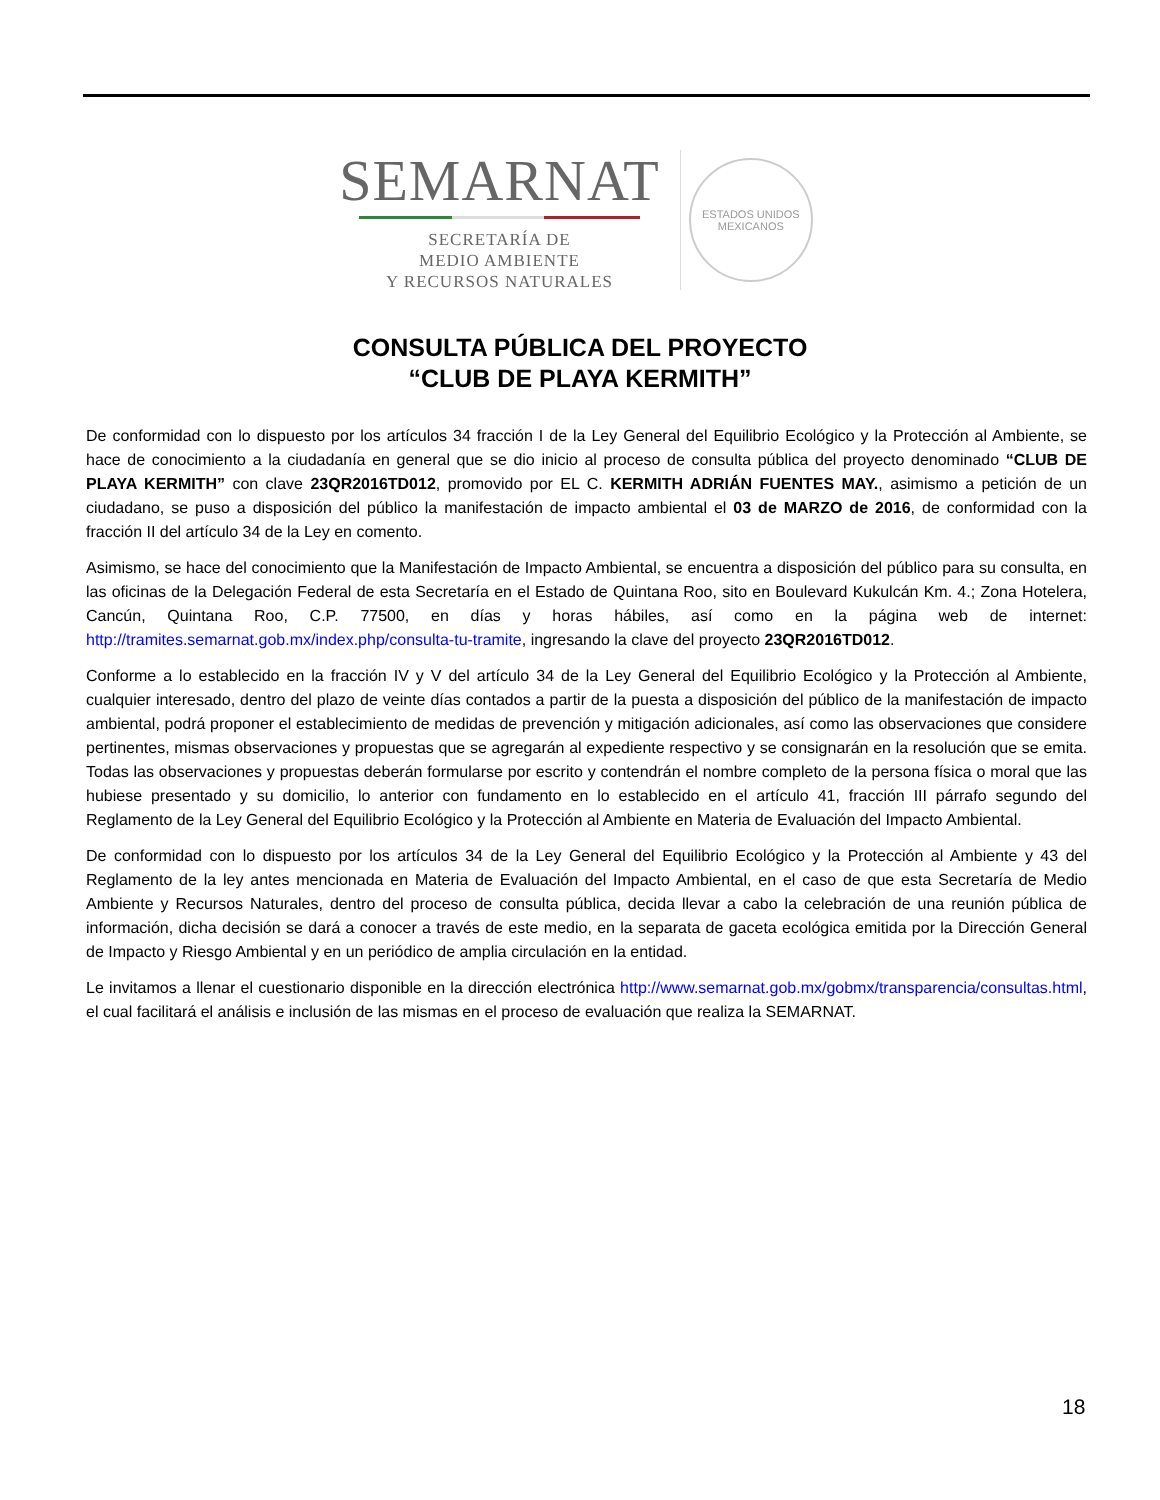SEMARNAT
SECRETARÍA DE
MEDIO AMBIENTE
Y RECURSOS NATURALES
ESTADOS UNIDOS MEXICANOS
CONSULTA PÚBLICA DEL PROYECTO
“CLUB DE PLAYA KERMITH”
De conformidad con lo dispuesto por los artículos 34 fracción I de la Ley General del Equilibrio Ecológico y la Protección al Ambiente, se hace de conocimiento a la ciudadanía en general que se dio inicio al proceso de consulta pública del proyecto denominado “CLUB DE PLAYA KERMITH” con clave 23QR2016TD012, promovido por EL C. KERMITH ADRIÁN FUENTES MAY., asimismo a petición de un ciudadano, se puso a disposición del público la manifestación de impacto ambiental el 03 de MARZO de 2016, de conformidad con la fracción II del artículo 34 de la Ley en comento.
Asimismo, se hace del conocimiento que la Manifestación de Impacto Ambiental, se encuentra a disposición del público para su consulta, en las oficinas de la Delegación Federal de esta Secretaría en el Estado de Quintana Roo, sito en Boulevard Kukulcán Km. 4.; Zona Hotelera, Cancún, Quintana Roo, C.P. 77500, en días y horas hábiles, así como en la página web de internet: http://tramites.semarnat.gob.mx/index.php/consulta-tu-tramite, ingresando la clave del proyecto 23QR2016TD012.
Conforme a lo establecido en la fracción IV y V del artículo 34 de la Ley General del Equilibrio Ecológico y la Protección al Ambiente, cualquier interesado, dentro del plazo de veinte días contados a partir de la puesta a disposición del público de la manifestación de impacto ambiental, podrá proponer el establecimiento de medidas de prevención y mitigación adicionales, así como las observaciones que considere pertinentes, mismas observaciones y propuestas que se agregarán al expediente respectivo y se consignarán en la resolución que se emita. Todas las observaciones y propuestas deberán formularse por escrito y contendrán el nombre completo de la persona física o moral que las hubiese presentado y su domicilio, lo anterior con fundamento en lo establecido en el artículo 41, fracción III párrafo segundo del Reglamento de la Ley General del Equilibrio Ecológico y la Protección al Ambiente en Materia de Evaluación del Impacto Ambiental.
De conformidad con lo dispuesto por los artículos 34 de la Ley General del Equilibrio Ecológico y la Protección al Ambiente y 43 del Reglamento de la ley antes mencionada en Materia de Evaluación del Impacto Ambiental, en el caso de que esta Secretaría de Medio Ambiente y Recursos Naturales, dentro del proceso de consulta pública, decida llevar a cabo la celebración de una reunión pública de información, dicha decisión se dará a conocer a través de este medio, en la separata de gaceta ecológica emitida por la Dirección General de Impacto y Riesgo Ambiental y en un periódico de amplia circulación en la entidad.
Le invitamos a llenar el cuestionario disponible en la dirección electrónica http://www.semarnat.gob.mx/gobmx/transparencia/consultas.html, el cual facilitará el análisis e inclusión de las mismas en el proceso de evaluación que realiza la SEMARNAT.
18